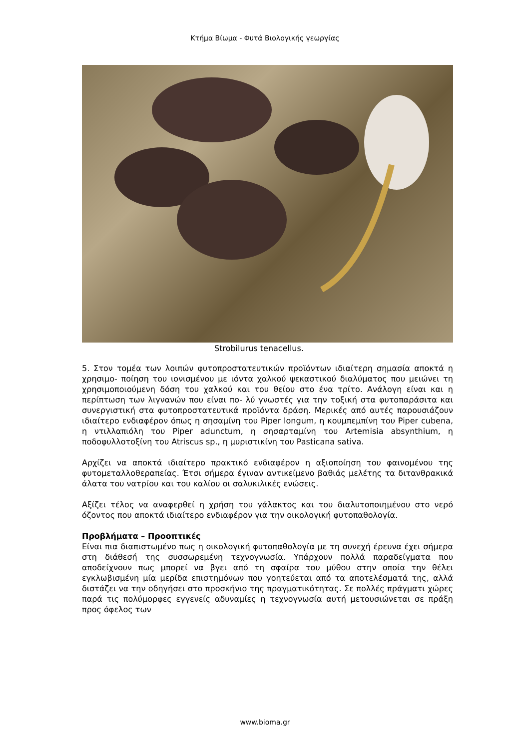Κτήμα Βίωμα - Φυτά Βιολογικής γεωργίας
Strobilurus tenacellus.
5. Στον τομέα των λοιπών φυτοπροστατευτικών προϊόντων ιδιαίτερη σημασία αποκτά η χρησιμο- ποίηση του ιονισμένου με ιόντα χαλκού ψεκαστικού διαλύματος που μειώνει τη χρησιμοποιούμενη δόση του χαλκού και του θείου στο ένα τρίτο. Ανάλογη είναι και η περίπτωση των λιγνανών που είναι πο- λύ γνωστές για την τοξική στα φυτοπαράσιτα και συνεργιστική στα φυτοπροστατευτικά προϊόντα δράση. Μερικές από αυτές παρουσιάζουν ιδιαίτερο ενδιαφέρον όπως η σησαμίνη του Piper longum, η κουμπεμπίνη του Piper cubena, η ντιλλαπιόλη του Piper adunctum, η σησαρταμίνη του Artemisia absynthium, η ποδοφυλλοτοξίνη του Atriscus sp., η μυριστικίνη του Pasticana sativa.
Αρχίζει να αποκτά ιδιαίτερο πρακτικό ενδιαφέρον η αξιοποίηση του φαινομένου της φυτομεταλλοθεραπείας. Έτσι σήμερα έγιναν αντικείμενο βαθιάς μελέτης τα διτανθρακικά άλατα του νατρίου και του καλίου οι σαλυκιλικές ενώσεις.
Αξίζει τέλος να αναφερθεί η χρήση του γάλακτος και του διαλυτοποιημένου στο νερό όζοντος που αποκτά ιδιαίτερο ενδιαφέρον για την οικολογική φυτοπαθολογία.
Προβλήματα – Προοπτικές
Είναι πια διαπιστωμένο πως η οικολογική φυτοπαθολογία με τη συνεχή έρευνα έχει σήμερα στη διάθεσή της συσσωρεμένη τεχνογνωσία. Υπάρχουν πολλά παραδείγματα που αποδείχνουν πως μπορεί να βγει από τη σφαίρα του μύθου στην οποία την θέλει εγκλωβισμένη μία μερίδα επιστημόνων που γοητεύεται από τα αποτελέσματά της, αλλά διστάζει να την οδηγήσει στο προσκήνιο της πραγματικότητας. Σε πολλές πράγματι χώρες παρά τις πολύμορφες εγγενείς αδυναμίες η τεχνογνωσία αυτή μετουσιώνεται σε πράξη προς όφελος των
www.bioma.gr